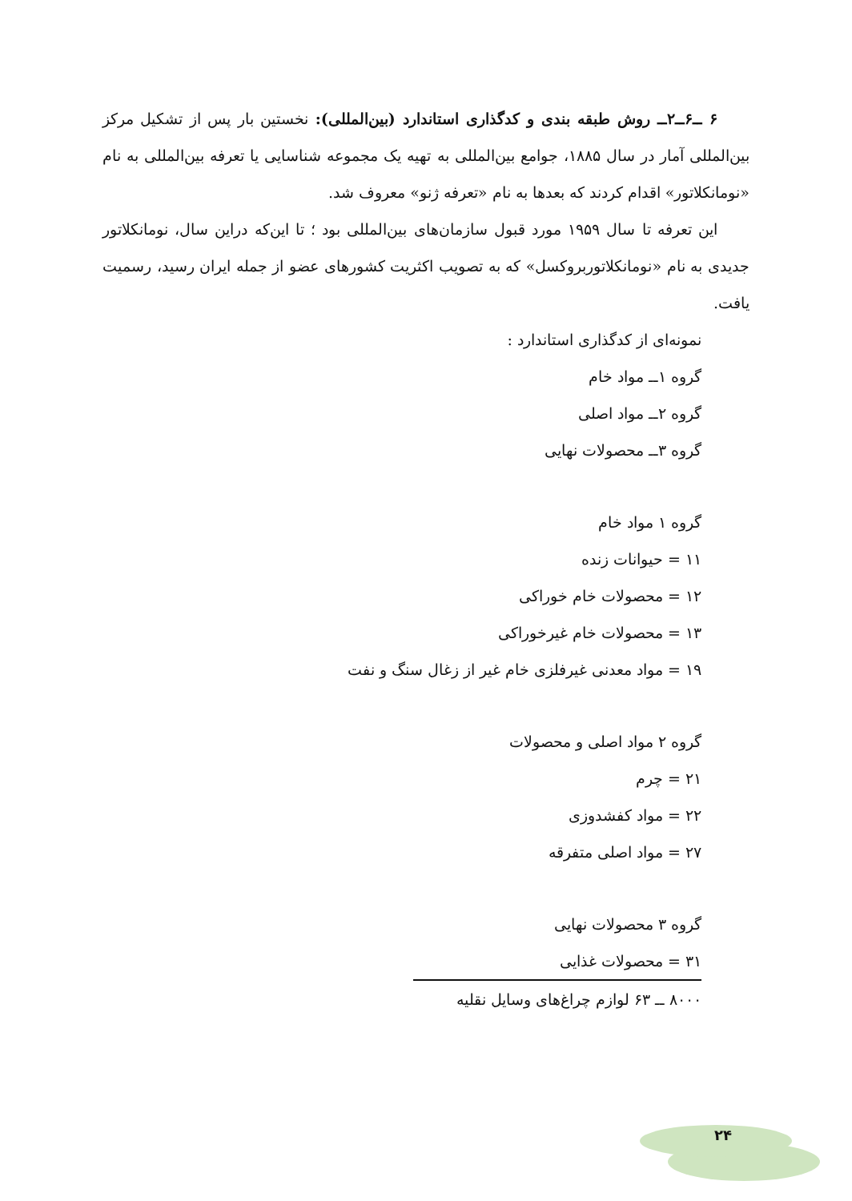۶ ــ۶ــ۲ــ روش طبقه بندی و کدگذاری استاندارد (بین‌المللی): نخستین بار پس از تشکیل مرکز بین‌المللی آمار در سال ۱۸۸۵، جوامع بین‌المللی به تهیه یک مجموعه شناسایی یا تعرفه بین‌المللی به نام «نومانکلاتور» اقدام کردند که بعدها به نام «تعرفه ژنو» معروف شد.
این تعرفه تا سال ۱۹۵۹ مورد قبول سازمان‌های بین‌المللی بود ؛ تا این‌که دراین سال، نومانکلاتور جدیدی به نام «نومانکلاتوربروکسل» که به تصویب اکثریت کشورهای عضو از جمله ایران رسید، رسمیت یافت.
نمونه‌ای از کدگذاری استاندارد :
گروه ۱ــ مواد خام
گروه ۲ــ مواد اصلی
گروه ۳ــ محصولات نهایی
گروه ۱ مواد خام
۱۱ = حیوانات زنده
۱۲ = محصولات خام خوراکی
۱۳ = محصولات خام غیرخوراکی
۱۹ = مواد معدنی غیرفلزی خام غیر از زغال سنگ و نفت
گروه ۲ مواد اصلی و محصولات
۲۱ = چرم
۲۲ = مواد کفشدوزی
۲۷ = مواد اصلی متفرقه
گروه ۳ محصولات نهایی
۳۱ = محصولات غذایی
۸۰۰۰ ــ ۶۳ لوازم چراغ‌های وسایل نقلیه
۲۴